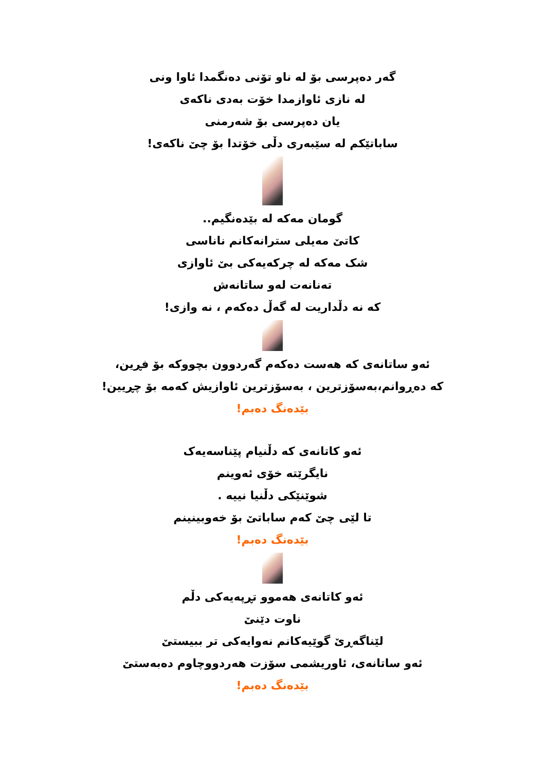گەر دەپرسی بۆ لە ناو تۆنی دەنگمدا ئاوا ونی
لە نازی ئاوازمدا خۆت بەدی ناکەی
یان دەپرسی بۆ شەرمنی
ساباتێکم لە سێبەری دڵی خۆتدا بۆ چێ ناکەی!
گومان مەکە لە بێدەنگیم..
کاتێ مەیلی سترانەکانم ناناسی
شک مەکە لە چرکەیەکی بێ ئاوازی
تەنانەت لەو ساتانەش
کە نە دڵداریت لە گەڵ دەکەم ، نە وازی!
ئەو ساتانەی کە هەست دەکەم گەردوون بچووکە بۆ فڕین،
کە دەڕوانم،بەسۆزترین ، بەسۆزترین ئاوازیش کەمە بۆ چڕیین!
بێدەنگ دەبم!
ئەو کاتانەی کە دڵنیام پێناسەیەک
نایگرێتە خۆی ئەوینم
شوێنێکی دڵنیا نییە .
تا لێی چێ کەم ساباتێ بۆ خەوبینینم
بێدەنگ دەبم!
ئەو کاتانەی هەموو تڕپەیەکی دڵم
ناوت دێنێ
لێناگەڕێ گوێیەکانم نەوایەکی تر ببیستێ
ئەو ساتانەی، ئاوریشمی سۆزت هەردووچاوم دەبەستێ
بێدەنگ دەبم!